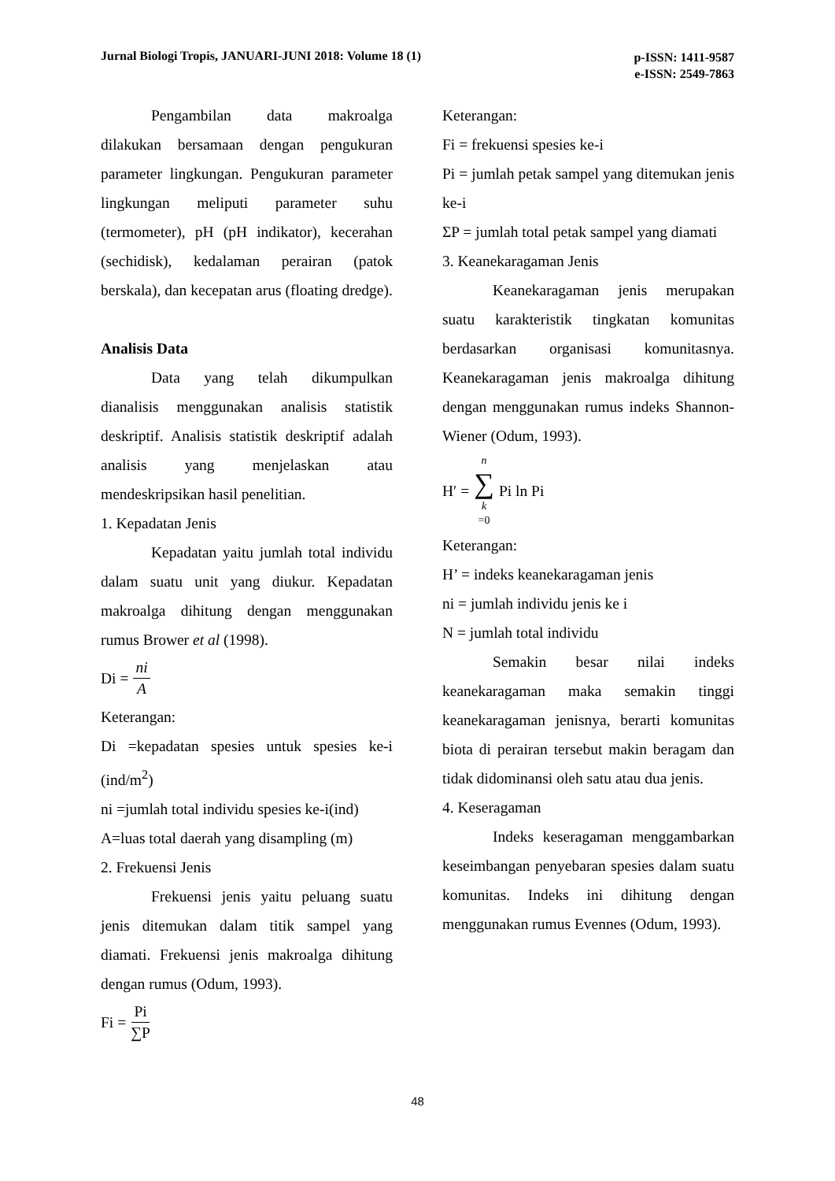Jurnal Biologi Tropis, JANUARI-JUNI 2018: Volume 18 (1)
p-ISSN: 1411-9587
e-ISSN: 2549-7863
Pengambilan data makroalga dilakukan bersamaan dengan pengukuran parameter lingkungan. Pengukuran parameter lingkungan meliputi parameter suhu (termometer), pH (pH indikator), kecerahan (sechidisk), kedalaman perairan (patok berskala), dan kecepatan arus (floating dredge).
Analisis Data
Data yang telah dikumpulkan dianalisis menggunakan analisis statistik deskriptif. Analisis statistik deskriptif adalah analisis yang menjelaskan atau mendeskripsikan hasil penelitian.
1. Kepadatan Jenis
Kepadatan yaitu jumlah total individu dalam suatu unit yang diukur. Kepadatan makroalga dihitung dengan menggunakan rumus Brower et al (1998).
Di = ni A
Keterangan:
Di =kepadatan spesies untuk spesies ke-i (ind/m<sup>2</sup>)
ni =jumlah total individu spesies ke-i(ind)
A=luas total daerah yang disampling (m)
2. Frekuensi Jenis
Frekuensi jenis yaitu peluang suatu jenis ditemukan dalam titik sampel yang diamati. Frekuensi jenis makroalga dihitung dengan rumus (Odum, 1993).
Fi = Pi ∑P
Keterangan:
Fi = frekuensi spesies ke-i
Pi = jumlah petak sampel yang ditemukan jenis ke-i
ΣP = jumlah total petak sampel yang diamati
3. Keanekaragaman Jenis
Keanekaragaman jenis merupakan suatu karakteristik tingkatan komunitas berdasarkan organisasi komunitasnya. Keanekaragaman jenis makroalga dihitung dengan menggunakan rumus indeks Shannon-Wiener (Odum, 1993).
H′ = n ∑ k =0 Pi ln Pi
Keterangan:
H’ = indeks keanekaragaman jenis
ni = jumlah individu jenis ke i
N = jumlah total individu
Semakin besar nilai indeks keanekaragaman maka semakin tinggi keanekaragaman jenisnya, berarti komunitas biota di perairan tersebut makin beragam dan tidak didominansi oleh satu atau dua jenis.
4. Keseragaman
Indeks keseragaman menggambarkan keseimbangan penyebaran spesies dalam suatu komunitas. Indeks ini dihitung dengan menggunakan rumus Evennes (Odum, 1993).
48